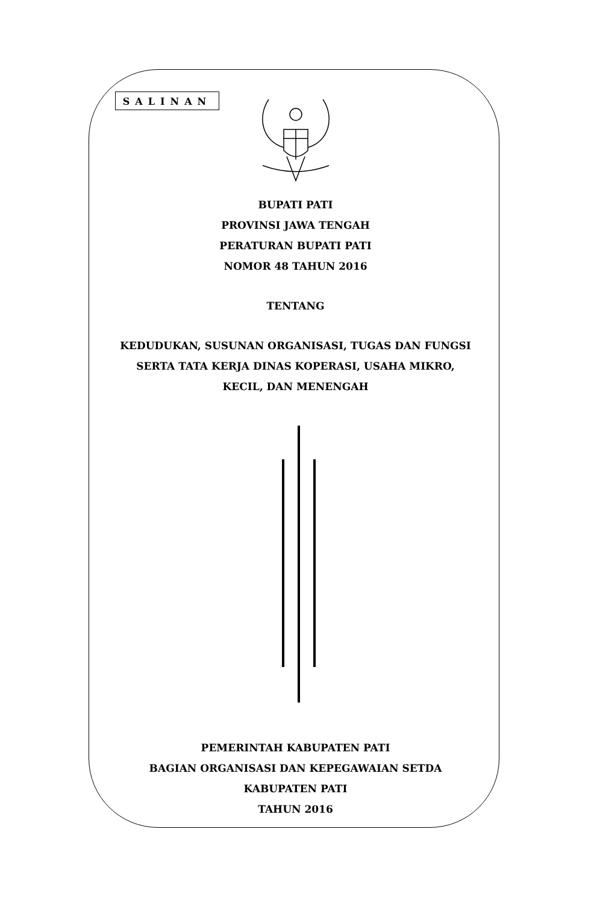SALINAN
BUPATI PATI
PROVINSI JAWA TENGAH
PERATURAN BUPATI PATI
NOMOR 48 TAHUN 2016
TENTANG
KEDUDUKAN, SUSUNAN ORGANISASI, TUGAS DAN FUNGSI
SERTA TATA KERJA DINAS KOPERASI, USAHA MIKRO,
KECIL, DAN MENENGAH
PEMERINTAH KABUPATEN PATI
BAGIAN ORGANISASI DAN KEPEGAWAIAN SETDA
KABUPATEN PATI
TAHUN 2016